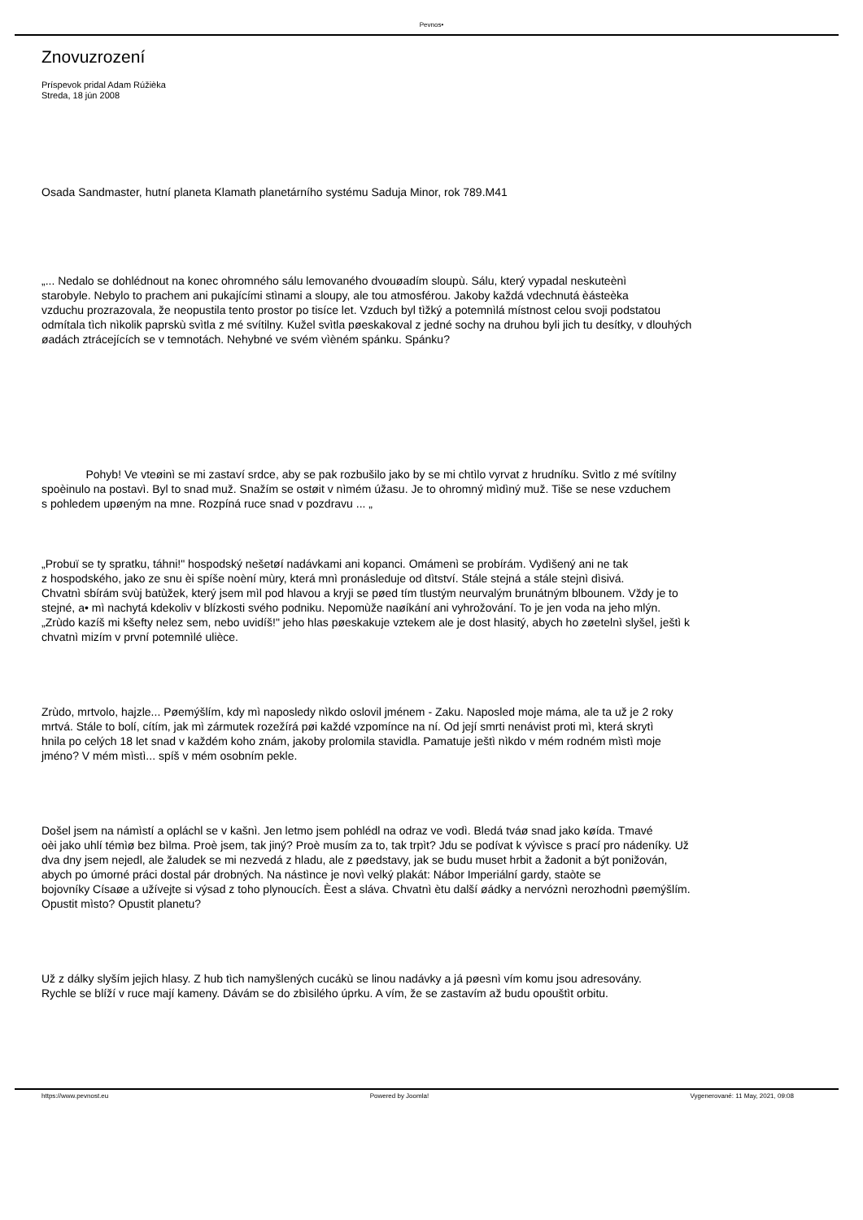Pevnos•
Znovuzrození
Príspevok pridal Adam Rúžièka
Streda, 18 jún 2008
Osada Sandmaster, hutní planeta Klamath planetárního systému Saduja Minor, rok 789.M41
„... Nedalo se dohlédnout na konec ohromného sálu lemovaného dvouøadím sloupù. Sálu, který vypadal neskuteènì
starobyle. Nebylo to prachem ani pukajícími stìnami a sloupy, ale tou atmosférou. Jakoby každá vdechnutá èásteèka
vzduchu prozrazovala, že neopustila tento prostor po tisíce let. Vzduch byl tìžký a potemnìlá místnost celou svoji podstatou
odmítala tìch nìkolik paprskù svìtla z mé svítilny. Kužel svìtla pøeskakoval z jedné sochy na druhou byli jich tu desítky, v dlouhých
øadách ztrácejících se v temnotách. Nehybné ve svém vìèném spánku. Spánku?
Pohyb! Ve vteøinì se mi zastaví srdce, aby se pak rozbušilo jako by se mi chtìlo vyrvat z hrudníku. Svìtlo z mé svítilny
spoèinulo na postavì. Byl to snad muž. Snažím se ostøit v nìmém úžasu. Je to ohromný mìdìný muž. Tiše se nese vzduchem
s pohledem upøeným na mne. Rozpíná ruce snad v pozdravu ... „
„Probuï se ty spratku, táhni!" hospodský nešetøí nadávkami ani kopanci. Omámenì se probírám. Vydìšený ani ne tak
z hospodského, jako ze snu èi spíše noèní mùry, která mnì pronásleduje od dìtství. Stále stejná a stále stejnì dìsivá.
Chvatnì sbírám svùj batùžek, který jsem mìl pod hlavou a kryji se pøed tím tlustým neurvalým brunátným blbounem. Vždy je to
stejné, a• mì nachytá kdekoliv v blízkosti svého podniku. Nepomùže naøíkání ani vyhrožování. To je jen voda na jeho mlýn.
„Zrùdo kazíš mi kšefty nelez sem, nebo uvidíš!" jeho hlas pøeskakuje vztekem ale je dost hlasitý, abych ho zøetelnì slyšel, ještì k
chvatnì mizím v první potemnìlé ulièce.
Zrùdo, mrtvolo, hajzle... Pøemýšlím, kdy mì naposledy nìkdo oslovil jménem - Zaku. Naposled moje máma, ale ta už je 2 roky
mrtvá. Stále to bolí, cítím, jak mì zármutek rozežírá pøi každé vzpomínce na ní. Od její smrti nenávist proti mì, která skrytì
hnila po celých 18 let snad v každém koho znám, jakoby prolomila stavidla. Pamatuje ještì nìkdo v mém rodném mìstì moje
jméno? V mém mìstì... spíš v mém osobním pekle.
Došel jsem na námìstí a opláchl se v kašnì. Jen letmo jsem pohlédl na odraz ve vodì. Bledá tváø snad jako køída. Tmavé
oèi jako uhlí témìø bez bìlma. Proè jsem, tak jiný? Proè musím za to, tak trpìt? Jdu se podívat k vývìsce s prací pro nádeníky. Už
dva dny jsem nejedl, ale žaludek se mi nezvedá z hladu, ale z pøedstavy, jak se budu muset hrbit a žadonit a být ponižován,
abych po úmorné práci dostal pár drobných. Na nástìnce je novì velký plakát: Nábor Imperiální gardy, staòte se
bojovníky Císaøe a užívejte si výsad z toho plynoucích. Èest a sláva. Chvatnì ètu další øádky a nervóznì nerozhodnì pøemýšlím.
Opustit mìsto? Opustit planetu?
Už z dálky slyším jejich hlasy. Z hub tìch namyšlených cucákù se linou nadávky a já pøesnì vím komu jsou adresovány.
Rychle se blíží v ruce mají kameny. Dávám se do zbìsilého úprku. A vím, že se zastavím až budu opouštìt orbitu.
https://www.pevnost.eu Powered by Joomla! Vygenerované: 11 May, 2021, 09:08